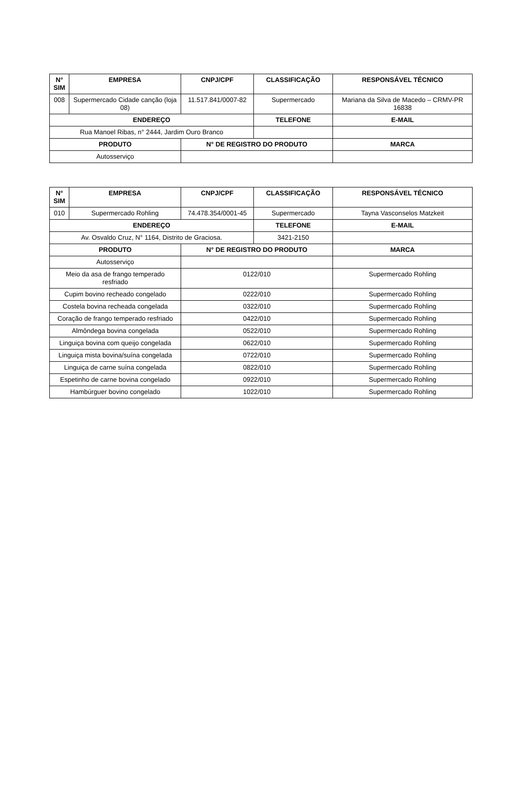| N° SIM | EMPRESA | CNPJ/CPF | CLASSIFICAÇÃO | RESPONSÁVEL TÉCNICO |
| --- | --- | --- | --- | --- |
| 008 | Supermercado Cidade canção (loja 08) | 11.517.841/0007-82 | Supermercado | Mariana da Silva de Macedo – CRMV-PR 16838 |
| ENDEREÇO | | | TELEFONE | E-MAIL |
| Rua Manoel Ribas, n° 2444, Jardim Ouro Branco | | | | |
| PRODUTO | | N° DE REGISTRO DO PRODUTO | | MARCA |
| Autosserviço | | | | |
| N° SIM | EMPRESA | CNPJ/CPF | CLASSIFICAÇÃO | RESPONSÁVEL TÉCNICO |
| --- | --- | --- | --- | --- |
| 010 | Supermercado Rohling | 74.478.354/0001-45 | Supermercado | Tayna Vasconselos Matzkeit |
| ENDEREÇO | | | TELEFONE | E-MAIL |
| Av. Osvaldo Cruz, N° 1164, Distrito de Graciosa. | | | 3421-2150 | |
| PRODUTO | | N° DE REGISTRO DO PRODUTO | | MARCA |
| Autosserviço | | | | |
| Meio da asa de frango temperado resfriado | | 0122/010 | | Supermercado Rohling |
| Cupim bovino recheado congelado | | 0222/010 | | Supermercado Rohling |
| Costela bovina recheada congelada | | 0322/010 | | Supermercado Rohling |
| Coração de frango temperado resfriado | | 0422/010 | | Supermercado Rohling |
| Almôndega bovina congelada | | 0522/010 | | Supermercado Rohling |
| Linguiça bovina com queijo congelada | | 0622/010 | | Supermercado Rohling |
| Linguiça mista bovina/suína congelada | | 0722/010 | | Supermercado Rohling |
| Linguiça de carne suína congelada | | 0822/010 | | Supermercado Rohling |
| Espetinho de carne bovina congelado | | 0922/010 | | Supermercado Rohling |
| Hambúrguer bovino congelado | | 1022/010 | | Supermercado Rohling |